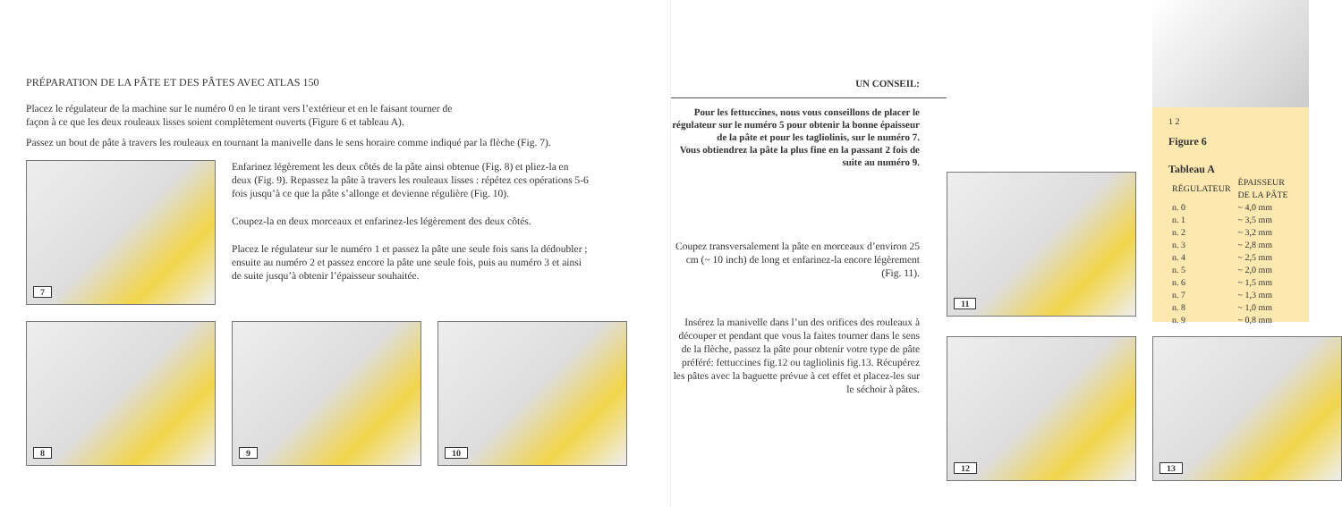PRÉPARATION DE LA PÂTE ET DES PÂTES AVEC ATLAS 150
Placez le régulateur de la machine sur le numéro 0 en le tirant vers l’extérieur et en le faisant tourner de
façon à ce que les deux rouleaux lisses soient complètement ouverts (Figure 6 et tableau A).
Passez un bout de pâte à travers les rouleaux en tournant la manivelle dans le sens horaire comme indiqué par la flèche (Fig. 7).
7
Enfarinez légèrement les deux côtés de la pâte ainsi obtenue (Fig. 8) et pliez-la en deux (Fig. 9). Repassez la pâte à travers les rouleaux lisses : répétez ces opérations 5-6 fois jusqu’à ce que la pâte s’allonge et devienne régulière (Fig. 10).
Coupez-la en deux morceaux et enfarinez-les légèrement des deux côtés.
Placez le régulateur sur le numéro 1 et passez la pâte une seule fois sans la dédoubler ; ensuite au numéro 2 et passez encore la pâte une seule fois, puis au numéro 3 et ainsi de suite jusqu’à obtenir l’épaisseur souhaitée.
8
9
10
UN CONSEIL:
Pour les fettuccines, nous vous conseillons de placer le régulateur sur le numéro 5 pour obtenir la bonne épaisseur de la pâte et pour les tagliolinis, sur le numéro 7.
Vous obtiendrez la pâte la plus fine en la passant 2 fois de suite au numéro 9.
Coupez transversalement la pâte en morceaux d’environ 25 cm (~ 10 inch) de long et enfarinez-la encore légèrement (Fig. 11).
Insérez la manivelle dans l’un des orifices des rouleaux à découper et pendant que vous la faites tourner dans le sens de la flèche, passez la pâte pour obtenir votre type de pâte préféré: fettuccines fig.12 ou tagliolinis fig.13. Récupérez les pâtes avec la baguette prévue à cet effet et placez-les sur le séchoir à pâtes.
11
1 2
Figure 6
Tableau A
| RÉGULATEUR | ÉPAISSEUR DE LA PÂTE |
| n. 0 | ~ 4,0 mm |
| n. 1 | ~ 3,5 mm |
| n. 2 | ~ 3,2 mm |
| n. 3 | ~ 2,8 mm |
| n. 4 | ~ 2,5 mm |
| n. 5 | ~ 2,0 mm |
| n. 6 | ~ 1,5 mm |
| n. 7 | ~ 1,3 mm |
| n. 8 | ~ 1,0 mm |
| n. 9 | ~ 0,8 mm |
12
13